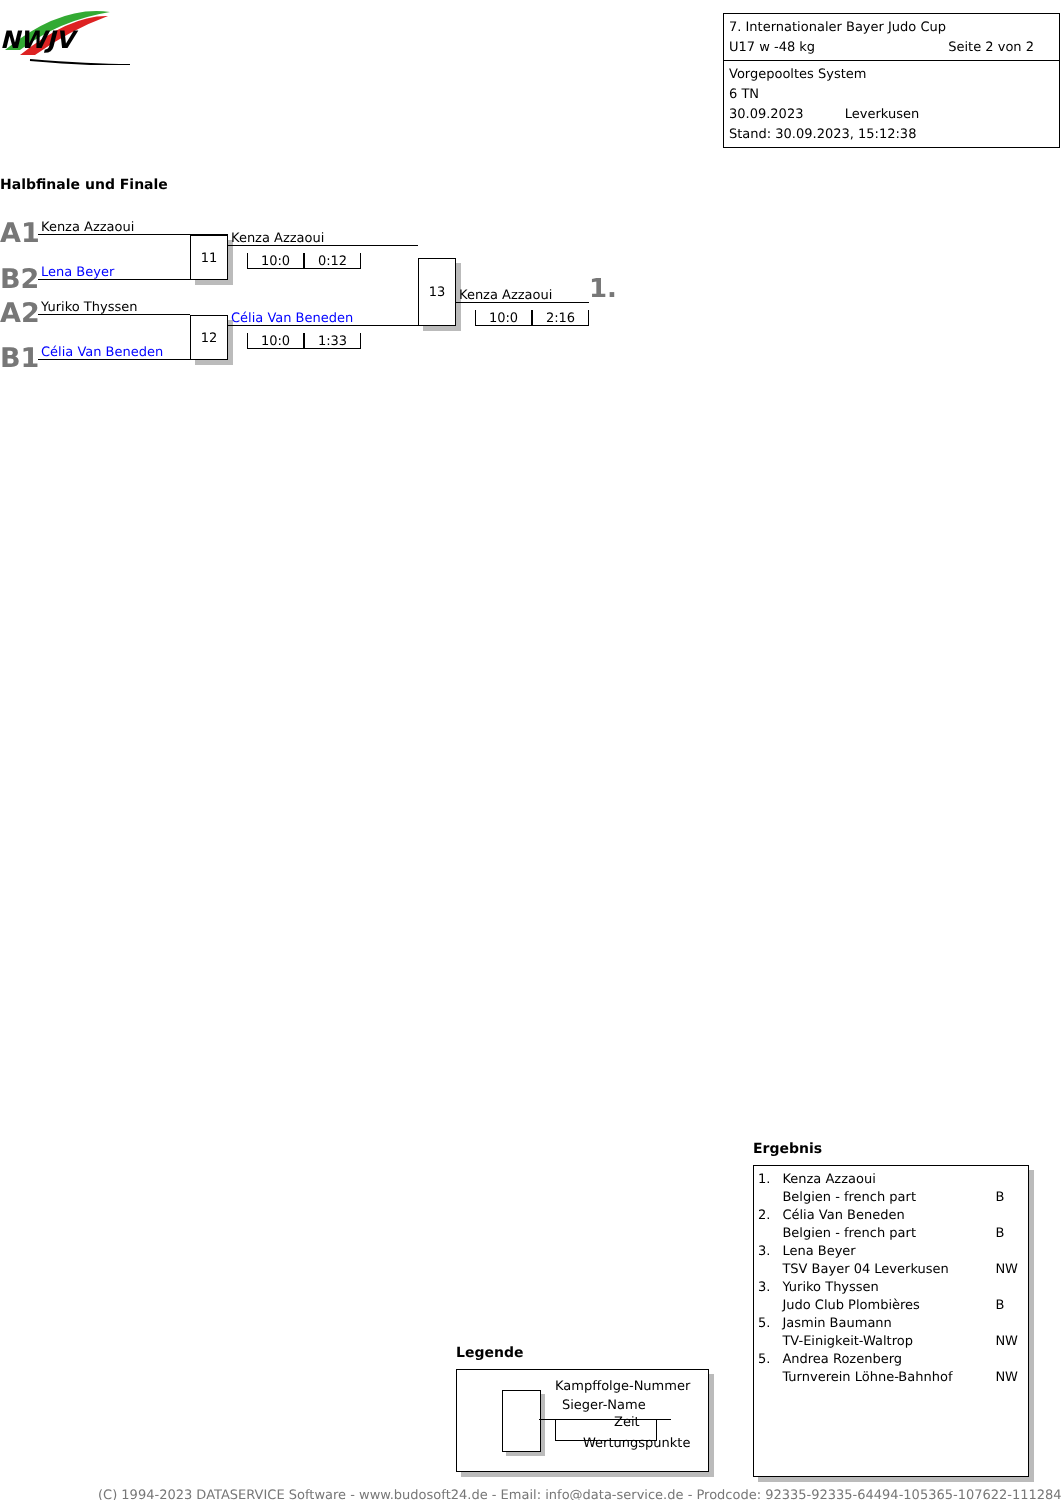NWJV
7. Internationaler Bayer Judo Cup
U17 w -48 kg Seite 2 von 2
Vorgepooltes System
6 TN
30.09.2023 Leverkusen
Stand: 30.09.2023, 15:12:38
Halbfinale und Finale
A1
Kenza Azzaoui
11
Kenza Azzaoui
10:0 0:12
B2
Lena Beyer
13
Kenza Azzaoui
1.
10:0 2:16
A2
Yuriko Thyssen
12
Célia Van Beneden
10:0 1:33
B1
Célia Van Beneden
Ergebnis
| 1. | Kenza Azzaoui Belgien - french part | B |
| 2. | Célia Van Beneden Belgien - french part | B |
| 3. | Lena Beyer TSV Bayer 04 Leverkusen | NW |
| 3. | Yuriko Thyssen Judo Club Plombières | B |
| 5. | Jasmin Baumann TV-Einigkeit-Waltrop | NW |
| 5. | Andrea Rozenberg Turnverein Löhne-Bahnhof | NW |
Legende
Kampffolge-Nummer
Sieger-Name
Zeit
Wertungspunkte
(C) 1994-2023 DATASERVICE Software - www.budosoft24.de - Email: info@data-service.de - Prodcode: 92335-92335-64494-105365-107622-111284